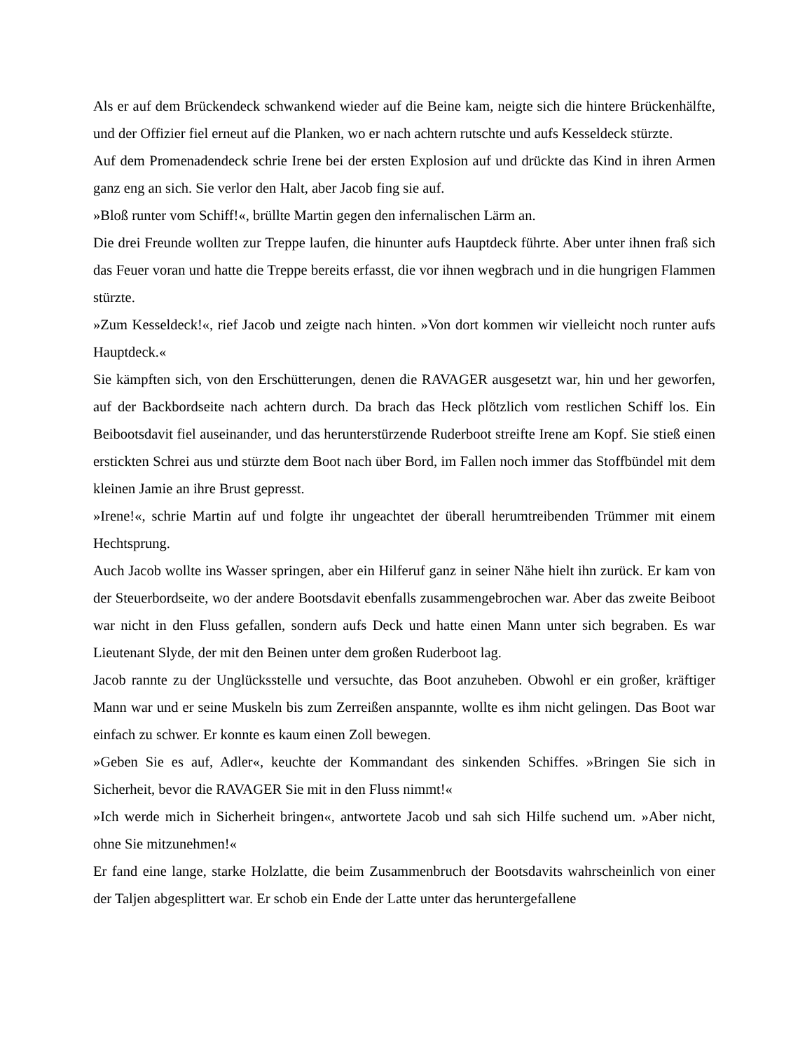Als er auf dem Brückendeck schwankend wieder auf die Beine kam, neigte sich die hintere Brückenhälfte, und der Offizier fiel erneut auf die Planken, wo er nach achtern rutschte und aufs Kesseldeck stürzte.
Auf dem Promenadendeck schrie Irene bei der ersten Explosion auf und drückte das Kind in ihren Armen ganz eng an sich. Sie verlor den Halt, aber Jacob fing sie auf.
»Bloß runter vom Schiff!«, brüllte Martin gegen den infernalischen Lärm an.
Die drei Freunde wollten zur Treppe laufen, die hinunter aufs Hauptdeck führte. Aber unter ihnen fraß sich das Feuer voran und hatte die Treppe bereits erfasst, die vor ihnen wegbrach und in die hungrigen Flammen stürzte.
»Zum Kesseldeck!«, rief Jacob und zeigte nach hinten. »Von dort kommen wir vielleicht noch runter aufs Hauptdeck.«
Sie kämpften sich, von den Erschütterungen, denen die RAVAGER ausgesetzt war, hin und her geworfen, auf der Backbordseite nach achtern durch. Da brach das Heck plötzlich vom restlichen Schiff los. Ein Beibootsdavit fiel auseinander, und das herunterstürzende Ruderboot streifte Irene am Kopf. Sie stieß einen erstickten Schrei aus und stürzte dem Boot nach über Bord, im Fallen noch immer das Stoffbündel mit dem kleinen Jamie an ihre Brust gepresst.
»Irene!«, schrie Martin auf und folgte ihr ungeachtet der überall herumtreibenden Trümmer mit einem Hechtsprung.
Auch Jacob wollte ins Wasser springen, aber ein Hilferuf ganz in seiner Nähe hielt ihn zurück. Er kam von der Steuerbordseite, wo der andere Bootsdavit ebenfalls zusammengebrochen war. Aber das zweite Beiboot war nicht in den Fluss gefallen, sondern aufs Deck und hatte einen Mann unter sich begraben. Es war Lieutenant Slyde, der mit den Beinen unter dem großen Ruderboot lag.
Jacob rannte zu der Unglücksstelle und versuchte, das Boot anzuheben. Obwohl er ein großer, kräftiger Mann war und er seine Muskeln bis zum Zerreißen anspannte, wollte es ihm nicht gelingen. Das Boot war einfach zu schwer. Er konnte es kaum einen Zoll bewegen.
»Geben Sie es auf, Adler«, keuchte der Kommandant des sinkenden Schiffes. »Bringen Sie sich in Sicherheit, bevor die RAVAGER Sie mit in den Fluss nimmt!«
»Ich werde mich in Sicherheit bringen«, antwortete Jacob und sah sich Hilfe suchend um. »Aber nicht, ohne Sie mitzunehmen!«
Er fand eine lange, starke Holzlatte, die beim Zusammenbruch der Bootsdavits wahrscheinlich von einer der Taljen abgesplittert war. Er schob ein Ende der Latte unter das heruntergefallene